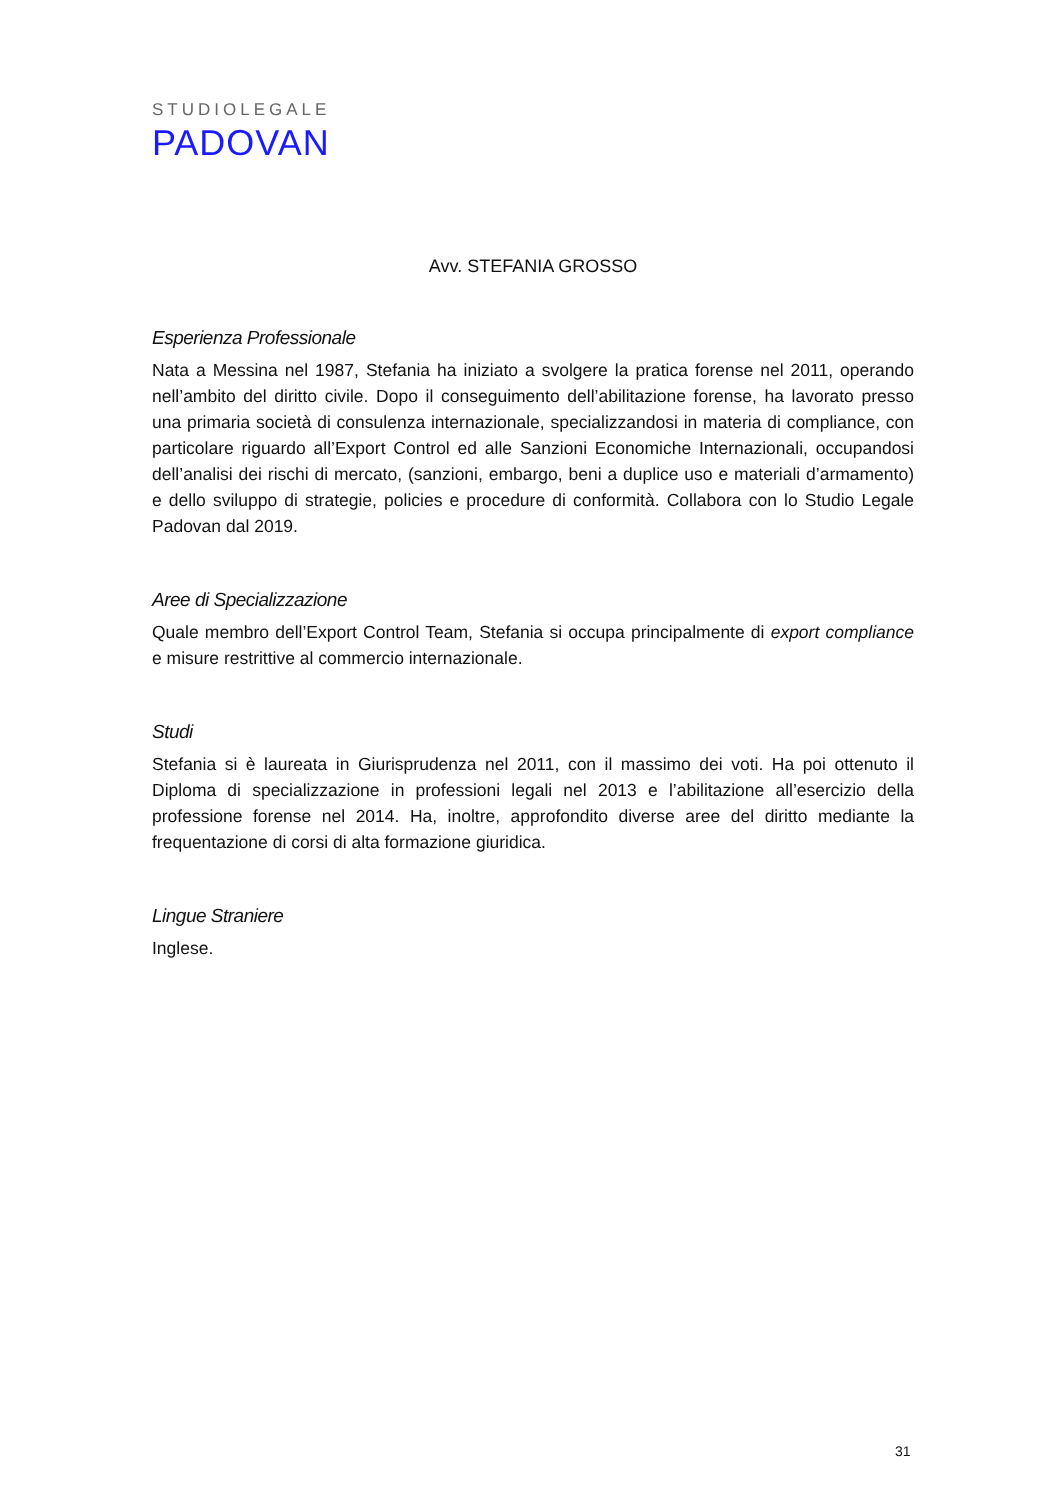STUDIOLEGALE
PADOVAN
Avv. STEFANIA GROSSO
Esperienza Professionale
Nata a Messina nel 1987, Stefania ha iniziato a svolgere la pratica forense nel 2011, operando nell’ambito del diritto civile. Dopo il conseguimento dell’abilitazione forense, ha lavorato presso una primaria società di consulenza internazionale, specializzandosi in materia di compliance, con particolare riguardo all’Export Control ed alle Sanzioni Economiche Internazionali, occupandosi dell’analisi dei rischi di mercato, (sanzioni, embargo, beni a duplice uso e materiali d’armamento) e dello sviluppo di strategie, policies e procedure di conformità. Collabora con lo Studio Legale Padovan dal 2019.
Aree di Specializzazione
Quale membro dell’Export Control Team, Stefania si occupa principalmente di export compliance e misure restrittive al commercio internazionale.
Studi
Stefania si è laureata in Giurisprudenza nel 2011, con il massimo dei voti. Ha poi ottenuto il Diploma di specializzazione in professioni legali nel 2013 e l’abilitazione all’esercizio della professione forense nel 2014. Ha, inoltre, approfondito diverse aree del diritto mediante la frequentazione di corsi di alta formazione giuridica.
Lingue Straniere
Inglese.
31